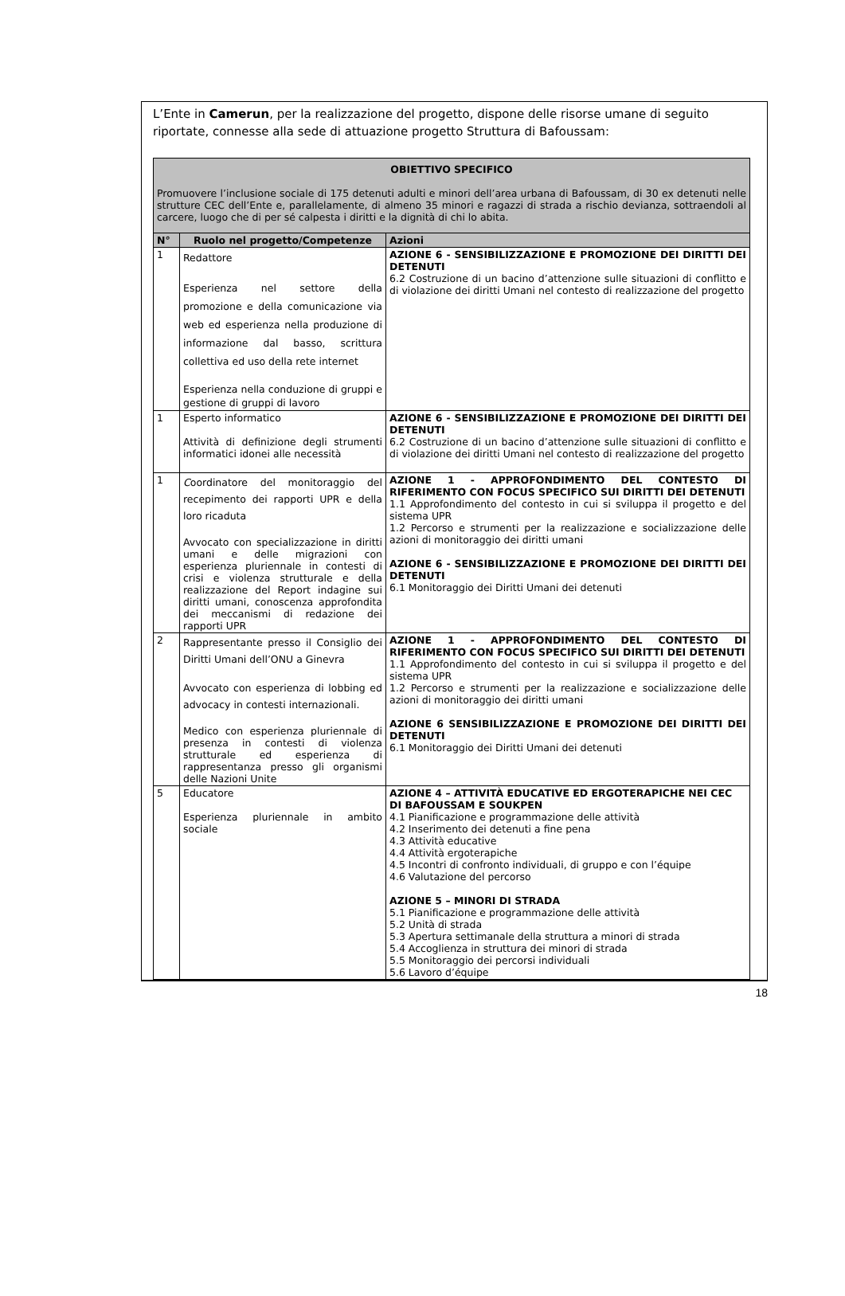L’Ente in Camerun, per la realizzazione del progetto, dispone delle risorse umane di seguito riportate, connesse alla sede di attuazione progetto Struttura di Bafoussam:
| OBIETTIVO SPECIFICO Promuovere l’inclusione sociale di 175 detenuti adulti e minori dell’area urbana di Bafoussam, di 30 ex detenuti nelle strutture CEC dell’Ente e, parallelamente, di almeno 35 minori e ragazzi di strada a rischio devianza, sottraendoli al carcere, luogo che di per sé calpesta i diritti e la dignità di chi lo abita. | | |
| N° | Ruolo nel progetto/Competenze | Azioni |
| 1 | Redattore Esperienza nel settore della promozione e della comunicazione via web ed esperienza nella produzione di informazione dal basso, scrittura collettiva ed uso della rete internet Esperienza nella conduzione di gruppi e gestione di gruppi di lavoro | AZIONE 6 - SENSIBILIZZAZIONE E PROMOZIONE DEI DIRITTI DEI DETENUTI 6.2 Costruzione di un bacino d’attenzione sulle situazioni di conflitto e di violazione dei diritti Umani nel contesto di realizzazione del progetto |
| 1 | Esperto informatico Attività di definizione degli strumenti informatici idonei alle necessità | AZIONE 6 - SENSIBILIZZAZIONE E PROMOZIONE DEI DIRITTI DEI DETENUTI 6.2 Costruzione di un bacino d’attenzione sulle situazioni di conflitto e di violazione dei diritti Umani nel contesto di realizzazione del progetto |
| 1 | C oordinatore del monitoraggio del recepimento dei rapporti UPR e della loro ricaduta Avvocato con specializzazione in diritti umani e delle migrazioni con esperienza pluriennale in contesti di crisi e violenza strutturale e della realizzazione del Report indagine sui diritti umani, conoscenza approfondita dei meccanismi di redazione dei rapporti UPR | AZIONE 1 - APPROFONDIMENTO DEL CONTESTO DI RIFERIMENTO CON FOCUS SPECIFICO SUI DIRITTI DEI DETENUTI 1.1 Approfondimento del contesto in cui si sviluppa il progetto e del sistema UPR 1.2 Percorso e strumenti per la realizzazione e socializzazione delle azioni di monitoraggio dei diritti umani AZIONE 6 - SENSIBILIZZAZIONE E PROMOZIONE DEI DIRITTI DEI DETENUTI 6.1 Monitoraggio dei Diritti Umani dei detenuti |
| 2 | Rappresentante presso il Consiglio dei Diritti Umani dell’ONU a Ginevra Avvocato con esperienza di lobbing ed advocacy in contesti internazionali. Medico con esperienza pluriennale di presenza in contesti di violenza strutturale ed esperienza di rappresentanza presso gli organismi delle Nazioni Unite | AZIONE 1 - APPROFONDIMENTO DEL CONTESTO DI RIFERIMENTO CON FOCUS SPECIFICO SUI DIRITTI DEI DETENUTI 1.1 Approfondimento del contesto in cui si sviluppa il progetto e del sistema UPR 1.2 Percorso e strumenti per la realizzazione e socializzazione delle azioni di monitoraggio dei diritti umani AZIONE 6 SENSIBILIZZAZIONE E PROMOZIONE DEI DIRITTI DEI DETENUTI 6.1 Monitoraggio dei Diritti Umani dei detenuti |
| 5 | Educatore Esperienza pluriennale in ambito sociale | AZIONE 4 – ATTIVITÀ EDUCATIVE ED ERGOTERAPICHE NEI CEC DI BAFOUSSAM E SOUKPEN 4.1 Pianificazione e programmazione delle attività 4.2 Inserimento dei detenuti a fine pena 4.3 Attività educative 4.4 Attività ergoterapiche 4.5 Incontri di confronto individuali, di gruppo e con l’équipe 4.6 Valutazione del percorso AZIONE 5 – MINORI DI STRADA 5.1 Pianificazione e programmazione delle attività 5.2 Unità di strada 5.3 Apertura settimanale della struttura a minori di strada 5.4 Accoglienza in struttura dei minori di strada 5.5 Monitoraggio dei percorsi individuali 5.6 Lavoro d’équipe |
18